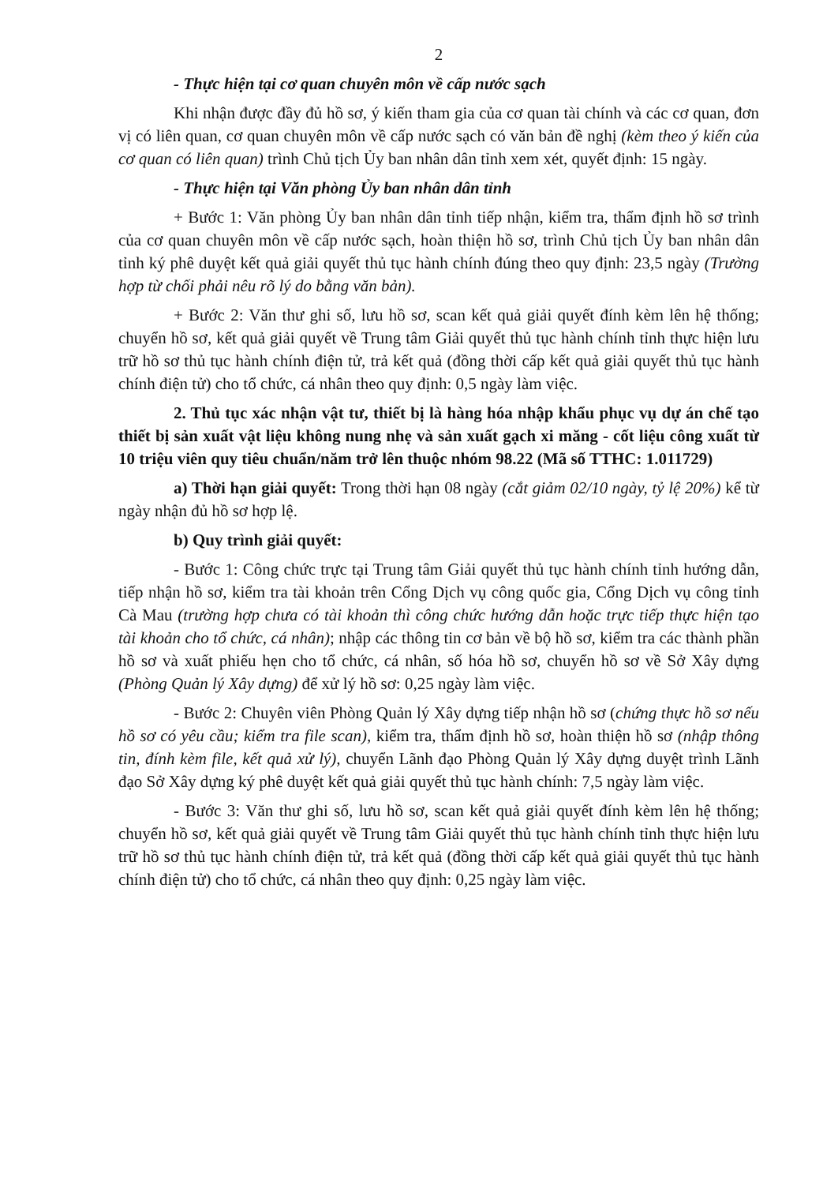2
- Thực hiện tại cơ quan chuyên môn về cấp nước sạch
Khi nhận được đầy đủ hồ sơ, ý kiến tham gia của cơ quan tài chính và các cơ quan, đơn vị có liên quan, cơ quan chuyên môn về cấp nước sạch có văn bản đề nghị (kèm theo ý kiến của cơ quan có liên quan) trình Chủ tịch Ủy ban nhân dân tỉnh xem xét, quyết định: 15 ngày.
- Thực hiện tại Văn phòng Ủy ban nhân dân tỉnh
+ Bước 1: Văn phòng Ủy ban nhân dân tỉnh tiếp nhận, kiểm tra, thẩm định hồ sơ trình của cơ quan chuyên môn về cấp nước sạch, hoàn thiện hồ sơ, trình Chủ tịch Ủy ban nhân dân tỉnh ký phê duyệt kết quả giải quyết thủ tục hành chính đúng theo quy định: 23,5 ngày (Trường hợp từ chối phải nêu rõ lý do bằng văn bản).
+ Bước 2: Văn thư ghi số, lưu hồ sơ, scan kết quả giải quyết đính kèm lên hệ thống; chuyển hồ sơ, kết quả giải quyết về Trung tâm Giải quyết thủ tục hành chính tỉnh thực hiện lưu trữ hồ sơ thủ tục hành chính điện tử, trả kết quả (đồng thời cấp kết quả giải quyết thủ tục hành chính điện tử) cho tổ chức, cá nhân theo quy định: 0,5 ngày làm việc.
2. Thủ tục xác nhận vật tư, thiết bị là hàng hóa nhập khẩu phục vụ dự án chế tạo thiết bị sản xuất vật liệu không nung nhẹ và sản xuất gạch xi măng - cốt liệu công xuất từ 10 triệu viên quy tiêu chuẩn/năm trở lên thuộc nhóm 98.22 (Mã số TTHC: 1.011729)
a) Thời hạn giải quyết: Trong thời hạn 08 ngày (cắt giảm 02/10 ngày, tỷ lệ 20%) kể từ ngày nhận đủ hồ sơ hợp lệ.
b) Quy trình giải quyết:
- Bước 1: Công chức trực tại Trung tâm Giải quyết thủ tục hành chính tỉnh hướng dẫn, tiếp nhận hồ sơ, kiểm tra tài khoản trên Cổng Dịch vụ công quốc gia, Cổng Dịch vụ công tỉnh Cà Mau (trường hợp chưa có tài khoản thì công chức hướng dẫn hoặc trực tiếp thực hiện tạo tài khoản cho tổ chức, cá nhân); nhập các thông tin cơ bản về bộ hồ sơ, kiểm tra các thành phần hồ sơ và xuất phiếu hẹn cho tổ chức, cá nhân, số hóa hồ sơ, chuyển hồ sơ về Sở Xây dựng (Phòng Quản lý Xây dựng) để xử lý hồ sơ: 0,25 ngày làm việc.
- Bước 2: Chuyên viên Phòng Quản lý Xây dựng tiếp nhận hồ sơ (chứng thực hồ sơ nếu hồ sơ có yêu cầu; kiểm tra file scan), kiểm tra, thẩm định hồ sơ, hoàn thiện hồ sơ (nhập thông tin, đính kèm file, kết quả xử lý), chuyển Lãnh đạo Phòng Quản lý Xây dựng duyệt trình Lãnh đạo Sở Xây dựng ký phê duyệt kết quả giải quyết thủ tục hành chính: 7,5 ngày làm việc.
- Bước 3: Văn thư ghi số, lưu hồ sơ, scan kết quả giải quyết đính kèm lên hệ thống; chuyển hồ sơ, kết quả giải quyết về Trung tâm Giải quyết thủ tục hành chính tỉnh thực hiện lưu trữ hồ sơ thủ tục hành chính điện tử, trả kết quả (đồng thời cấp kết quả giải quyết thủ tục hành chính điện tử) cho tổ chức, cá nhân theo quy định: 0,25 ngày làm việc.